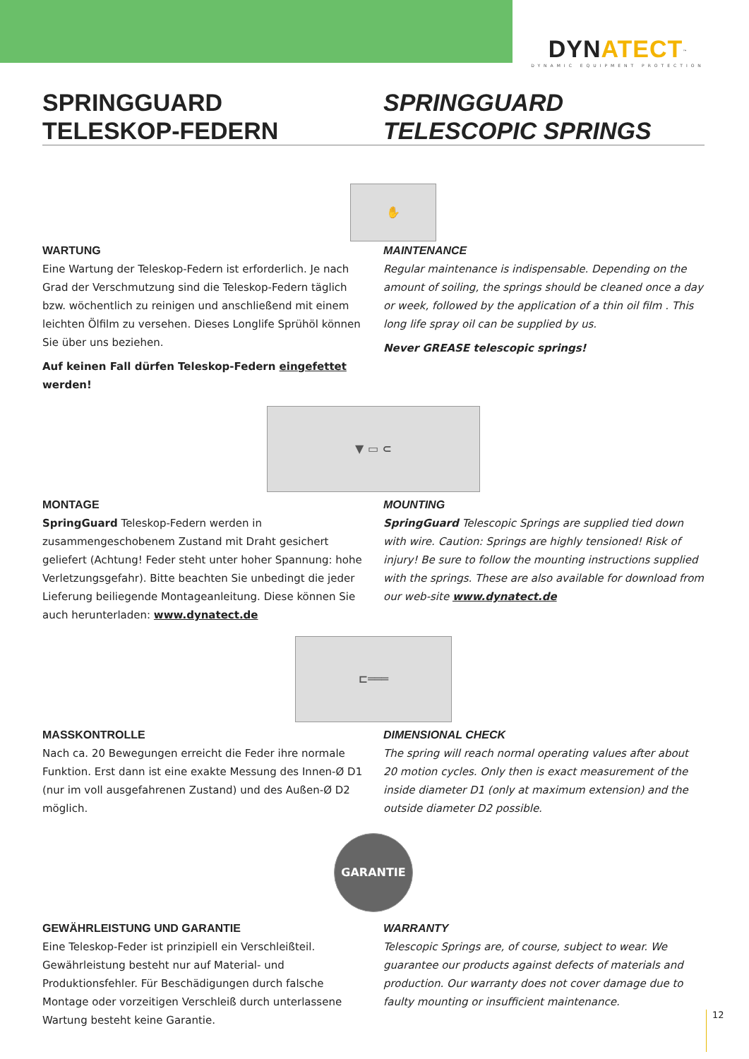DYNATECT<sup>™</sup>
DYNAMIC EQUIPMENT PROTECTION
SPRINGGUARD
TELESKOP-FEDERN
SPRINGGUARD
TELESCOPIC SPRINGS
✋
WARTUNG
Eine Wartung der Teleskop-Federn ist erforderlich. Je nach Grad der Verschmutzung sind die Teleskop-Federn täglich bzw. wöchentlich zu reinigen und anschließend mit einem leichten Ölfilm zu versehen. Dieses Longlife Sprühöl können Sie über uns beziehen.
Auf keinen Fall dürfen Teleskop-Federn eingefettet werden!
MAINTENANCE
Regular maintenance is indispensable. Depending on the amount of soiling, the springs should be cleaned once a day or week, followed by the application of a thin oil film . This long life spray oil can be supplied by us.
Never GREASE telescopic springs!
▼ ▭ ⊂
MONTAGE
SpringGuard Teleskop-Federn werden in zusammengeschobenem Zustand mit Draht gesichert geliefert (Achtung! Feder steht unter hoher Spannung: hohe Verletzungsgefahr). Bitte beachten Sie unbedingt die jeder Lieferung beiliegende Montageanleitung. Diese können Sie auch herunterladen: www.dynatect.de
MOUNTING
SpringGuard Telescopic Springs are supplied tied down with wire. Caution: Springs are highly tensioned! Risk of injury! Be sure to follow the mounting instructions supplied with the springs. These are also available for download from our web-site www.dynatect.de
⊏═══
MASSKONTROLLE
Nach ca. 20 Bewegungen erreicht die Feder ihre normale Funktion. Erst dann ist eine exakte Messung des Innen-Ø D1 (nur im voll ausgefahrenen Zustand) und des Außen-Ø D2 möglich.
DIMENSIONAL CHECK
The spring will reach normal operating values after about 20 motion cycles. Only then is exact measurement of the inside diameter D1 (only at maximum extension) and the outside diameter D2 possible.
GARANTIE
GEWÄHRLEISTUNG UND GARANTIE
Eine Teleskop-Feder ist prinzipiell ein Verschleißteil. Gewährleistung besteht nur auf Material- und Produktionsfehler. Für Beschädigungen durch falsche Montage oder vorzeitigen Verschleiß durch unterlassene Wartung besteht keine Garantie.
WARRANTY
Telescopic Springs are, of course, subject to wear. We guarantee our products against defects of materials and production. Our warranty does not cover damage due to faulty mounting or insufficient maintenance.
12